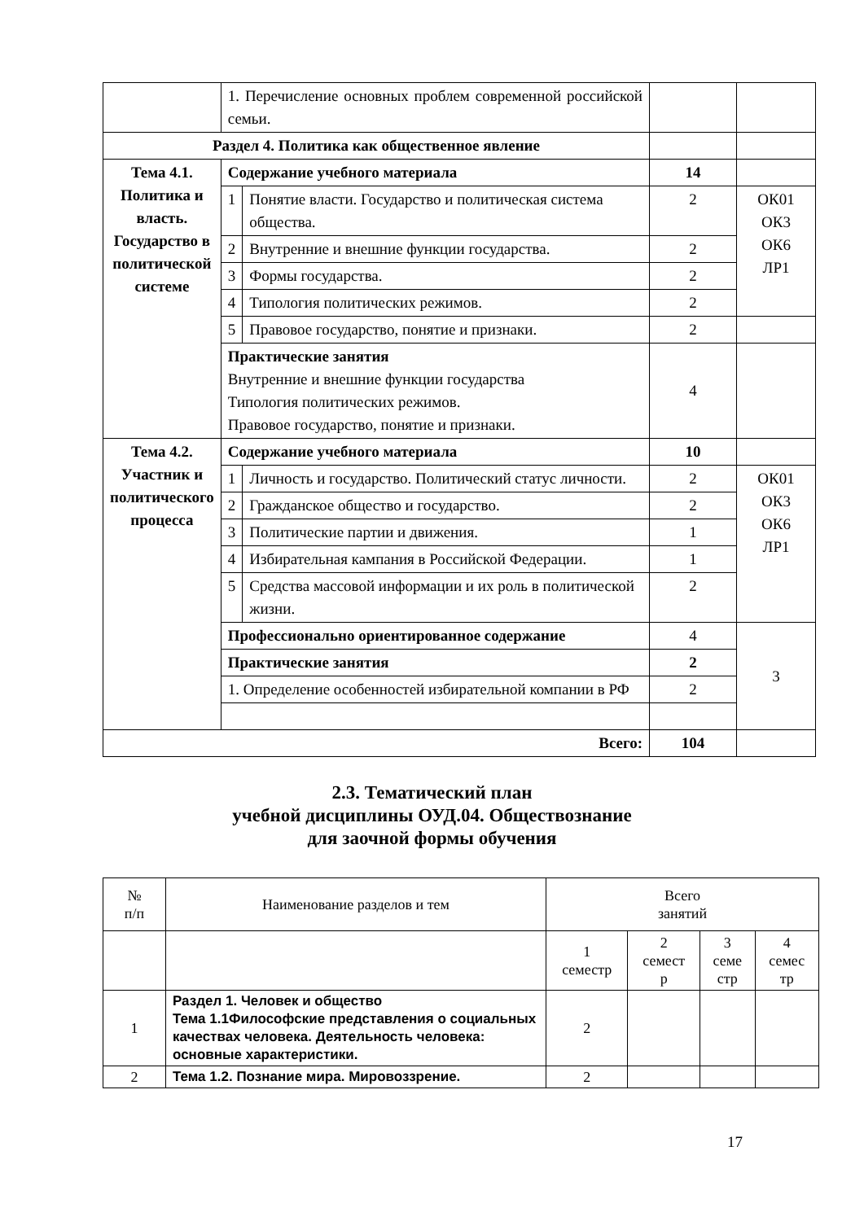| | 1. Перечисление основных проблем современной российской семьи. | | | |
| Раздел 4. Политика как общественное явление | | | | |
| Тема 4.1. Политика и власть. Государство в политической системе | Содержание учебного материала | | 14 | |
| | 1 | Понятие власти. Государство и политическая система общества. | 2 | ОК01 ОК3 ОК6 ЛР1 |
| | 2 | Внутренние и внешние функции государства. | 2 | |
| | 3 | Формы государства. | 2 | |
| | 4 | Типология политических режимов. | 2 | |
| | 5 | Правовое государство, понятие и признаки. | 2 | |
| | Практические занятия Внутренние и внешние функции государства Типология политических режимов. Правовое государство, понятие и признаки. | | 4 | |
| Тема 4.2. Участник и политического процесса | Содержание учебного материала | | 10 | |
| | 1 | Личность и государство. Политический статус личности. | 2 | ОК01 ОК3 ОК6 ЛР1 |
| | 2 | Гражданское общество и государство. | 2 | |
| | 3 | Политические партии и движения. | 1 | |
| | 4 | Избирательная кампания в Российской Федерации. | 1 | |
| | 5 | Средства массовой информации и их роль в политической жизни. | 2 | |
| | Профессионально ориентированное содержание | | 4 | 3 |
| | Практические занятия | | 2 | |
| | 1. Определение особенностей избирательной компании в РФ | | 2 | |
| Всего: | | | 104 | |
2.3. Тематический план
учебной дисциплины ОУД.04. Обществознание
для заочной формы обучения
| № п/п | Наименование разделов и тем | Всего занятий | | | |
| --- | --- | --- | --- | --- | --- |
| | | 1 семестр | 2 семест р | 3 семе стр | 4 семес тр |
| 1 | Раздел 1. Человек и общество Тема 1.1Философские представления о социальных качествах человека. Деятельность человека: основные характеристики. | 2 | | | |
| 2 | Тема 1.2. Познание мира. Мировоззрение. | 2 | | | |
17